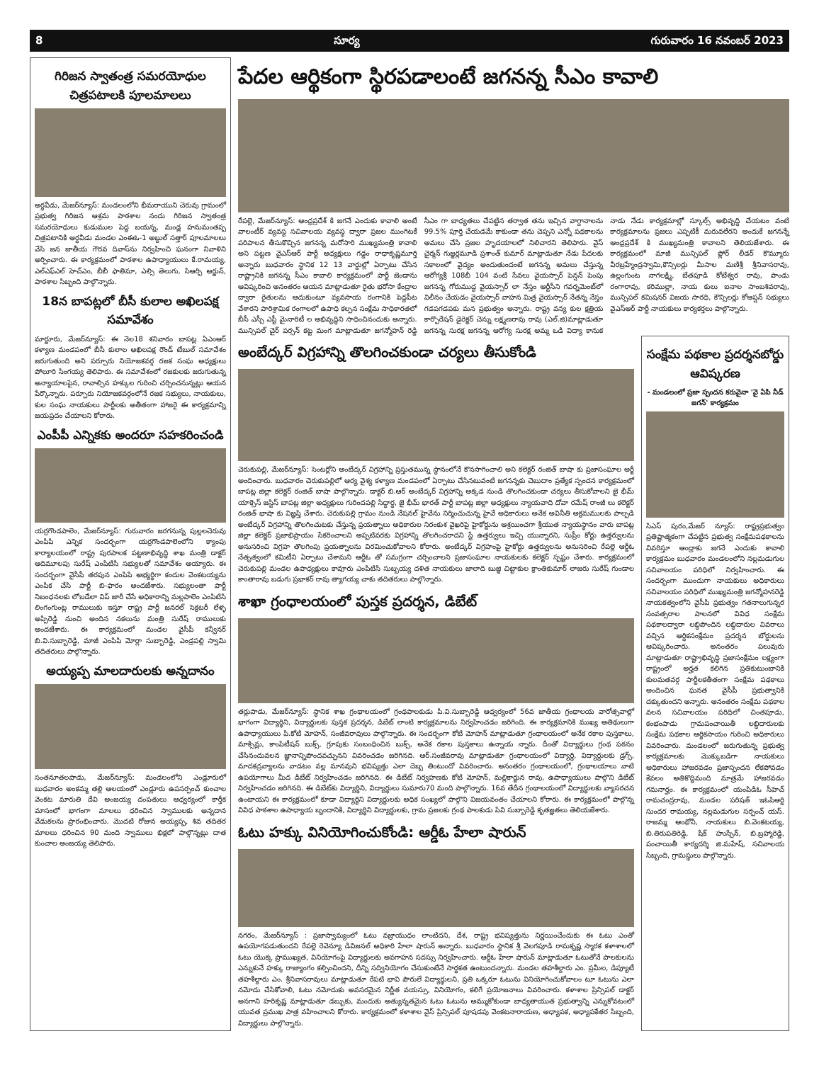8 సూర్య గురువారం 16 నవంబర్ 2023
గిరిజన స్వాతంత్ర సమరయోధుల చిత్రపటాలకి పూలమాలలు
అర్ధవీడు, మేజర్‌న్యూస్: మండలంలోని భీమరాయుని చెరువు గ్రామంలో ప్రభుత్వ గిరిజన ఆశ్రమ పాఠశాల నందు గిరిజన స్వాతంత్ర సమరయోధులు కుడుముల పెద్ద బయన్న, మండ్ల హనుమంతప్ప చిత్రపటానికి అర్ధవీడు మండల ఎంఈఓ-1 అబ్దుల్ సత్తార్ పూలమాలలు వేసి జన జాతీయ గౌరవ దివాస్‌ను నిర్వహించి ఘనంగా నివాళిని అర్పించారు. ఈ కార్యక్రమంలో పాఠశాల ఉపాధ్యాయులు కే.రామయ్య, ఎల్ఎఫ్ఎల్ హెచ్ఎం, బీబీ ఫాతిమా, ఎల్సి తెలుగు, సిఆర్పి అర్జున్, పాఠశాల సిబ్బంది పాల్గొన్నారు.
18న బాపట్లలో బీసీ కులాల అఖిలపక్ష సమావేశం
మార్టూరు, మేజర్‌న్యూస్: ఈ నెల18 శనివారం బాపట్ల ఏఎంఆర్ కళ్యాణ మండపంలో బీసీ కులాల అఖిలపక్ష రౌండ్ టేబుల్ సమావేశం జరుగుతుంది అని పర్చూరు నియోజకవర్గ రజక సంఘ అధ్యక్షులు పోలూరి సింగయ్య తెలిపారు. ఈ సమావేశంలో రజకులకు జరుగుతున్న అన్యాయాలపైన, రావాల్సిన హక్కుల గురించి చర్చించనున్నట్లు ఆయన పేర్కొన్నారు. పర్చూరు నియోజకవర్గంలోనే రజక సభ్యులు, నాయకులు, కుల సంఘ నాయకులు పార్టీలకు అతీతంగా హాజరై ఈ కార్యక్రమాన్ని జయప్రదం చేయాలని కోరారు.
ఎంపీపీ ఎన్నికకు అందరూ సహకరించండి
యర్రగొండపాలెం, మేజర్‌న్యూస్: గురువారం జరగనున్న పుల్లలచెరువు ఎంపిపి ఎన్నిక సందర్భంగా యర్రగొండపాలెంలోని క్యాంపు కార్యాలయంలో రాష్ట్ర పురపాలక పట్టణాభివృద్ధి శాఖ మంత్రి డాక్టర్ ఆదిమూలపు సురేష్ ఎంపిటిసి సభ్యులతో సమావేశం అయ్యారు. ఈ సందర్భంగా వైసీపీ తరపున ఎంపిపి అభ్యర్థిగా కందుల వెంకటయ్యను ఎంపిక చేసి పార్టీ బి-ఫారం అందజేశారు. సభ్యులంతా పార్టీ నిబంధనలకు లోబడేలా విప్ జారీ చేసే అధికారాన్ని మల్లపాలెం ఎంపిటిసి లింగంగుంట్ల రాములుకు ఇస్తూ రాష్ట్ర పార్టీ జనరల్ సెక్రటరీ లేళ్ళ అప్పిరెడ్డి నుంచి అందిన నకలును మంత్రి సురేష్ రాములుకు అందజేశారు. ఈ కార్యక్రమంలో మండల వైసీపీ కన్వీనర్ బి.వి.సుబ్బారెడ్డి, మాజీ ఎంపిపి మోర్లా సుబ్బారెడ్డి, ఎండ్రపల్లి స్వామి తదితరులు పాల్గొన్నారు.
అయ్యప్ప మాలదారులకు అన్నదానం
సంతనూతలపాడు, మేజర్‌న్యూస్: మండలంలోని ఎండ్లూరులో బుధవారం అంకమ్మ తల్లి ఆలయంలో ఎండ్లూరు ఉపసర్పంచ్ కుంచాల వెంకట మారుతి దేవి అంజయ్య దంపతులు ఆధ్వర్యంలో కార్తీక మాసంలో భాగంగా మాలలు ధరించిన స్వాములకు అన్నదాన వేడుకలను ప్రారంభించారు. మొదటి రోజున అయ్యప్ప, శివ తదితర మాలలు ధరించిన 90 మంది స్వాములు భిక్షలో పాల్గొన్నట్లు దాత కుంచాల అంజయ్య తెలిపారు.
పేదల ఆర్థికంగా స్థిరపడాలంటే జగనన్న సీఎం కావాలి
రేపల్లె, మేజర్‌న్యూస్: ఆంధ్రప్రదేశ్ కి జగనే ఎందుకు కావాలి అంటే వాలంటీర్ వ్యవస్థ సచివాలయ వ్యవస్థ ద్వారా ప్రజల ముంగిటకే పరిపాలన తీసుకొచ్చిన జగనన్న మరోసారి ముఖ్యమంత్రి కావాలి అని పట్టణ వైఎస్ఆర్ పార్టీ అధ్యక్షులు గడ్డం రాధాకృష్ణమూర్తి అన్నారు బుధవారం స్థానిక 12 13 వార్డుల్లో ఏర్పాటు చేసిన రాష్ట్రానికి జగనన్న సీఎం కావాలి కార్యక్రమంలో పార్టీ జెండాను ఆవిష్కరించి అనంతరం ఆయన మాట్లాడుతూ రైతు భరోసా కేంద్రాల ద్వారా రైతులను ఆదుకుంటూ వ్యవసాయ రంగానికి పెద్దపీట వేశారని పారిశ్రామిక రంగాలలో ఉపాధి కల్పన సంక్షేమ సాధికారతలో బీసీ ఎస్సీ ఎస్టీ మైనారిటీ ల అభివృద్ధిని సాధించినందుకు అన్నారు. మున్సిపల్ చైర్ పర్సన్ కట్ట మంగ మాట్లాడుతూ జగన్మోహన్ రెడ్డి సీఎం గా బాధ్యతలు చేపట్టిన తర్వాత తను ఇచ్చిన వాగ్దానాలను 99.5% పూర్తి చేయడమే కాకుండా తను చెప్పని ఎన్నో పథకాలను అమలు చేసి ప్రజల హృదయాలలో నిలిచారని తెలిపారు. వైస్ చైర్మన్ గుజ్జర్లమూడి ప్రశాంత్ కుమార్ మాట్లాడుతూ నేడు పేదలకు సకాలంలో వైద్యం అందుతుందంటే జగనన్న అమలు చేస్తున్న ఆరోగ్యశ్రీ 108బీ 104 వంటి సేవలు వైయస్సార్ పెన్షన్ పెంపు జగనన్న గోరుముద్ద వైయస్సార్ లా నేస్తం ఆర్టీసీని గవర్నమెంట్‌లో విలీనం చేయడం వైయస్సార్ వాహన మిత్ర వైయస్సార్ నేతన్న నేస్తం గడపగడపకు మన ప్రభుత్వం అన్నారు. రాష్ట్ర వన్య కుల క్షత్రియ కార్పొరేషన్ డైరెక్టర్ చెన్ను లక్ష్మణరావు రావు (ఎల్.జి)మాట్లాడుతూ జగనన్న సురక్ష జగనన్న ఆరోగ్య సురక్ష అమ్మ ఒడి విద్యా కానుక నాడు నేడు కార్యక్రమాల్లో స్కూల్స్ అభివృద్ధి చేయటం వంటి కార్యక్రమాలను ప్రజలు ఎప్పటికీ మరువలేరని అందుకే జగనన్నే ఆంధ్రప్రదేశ్ కి ముఖ్యమంత్రి కావాలని తెలియజేశారు. ఈ కార్యక్రమంలో మాజీ మున్సిపల్ ఫ్లోర్ లీడర్ కొమ్మూరు వీరబ్రహ్మేంద్రస్వామి,కౌన్సిలర్లు మీసాల మణిశ్రీ శ్రీనివాసరావు, ఉల్లంగుంట నాగలక్ష్మి, బేతపూడి కోటేశ్వర రావు, పాండు రంగారావు, కరిముల్లా, నాయ కులు ఐనాల సాంబశివరావు, మున్సిపల్ కమిషనర్ విజయ సారధి, కౌన్సిలర్లు కోఆప్షన్ సభ్యులు వైఎస్ఆర్ పార్టీ నాయకులు కార్యకర్తలు పాల్గొన్నారు.
అంబేద్కర్ విగ్రహాన్ని తొలగించకుండా చర్యలు తీసుకోండి
చెరుకుపల్లి, మేజర్‌న్యూస్: సెంటర్లోని అంబేద్కర్ విగ్రహాన్ని ప్రస్తుతమున్న స్థానంలోనే కొనసాగించాలి అని కలెక్టర్ రంజిత్ బాషా కు ప్రజాసంఘాల అర్జీ అందించారు. బుధవారం చెరుకుపల్లిలో ఆర్య వైశ్య కళ్యాణ మండపంలో ఏర్పాటు చేసినటువంటి జగనన్నకు చెబుదాం ప్రత్యేక స్పందన కార్యక్రమంలో బాపట్ల జిల్లా కలెక్టర్ రంజిత్ బాషా పాల్గొన్నారు. డాక్టర్ బి.ఆర్ అంబేద్కర్ విగ్రహాన్ని అక్కడ నుండి తొలగించకుండా చర్యలు తీసుకోవాలని జై భీమ్ యాక్సెస్ జస్టిస్ బాపట్ల జిల్లా అధ్యక్షులు గురిందపల్లి సిద్ధార్థ, జై భీమ్ భారత్ పార్టీ బాపట్ల జిల్లా అధ్యక్షులు న్యాయవాది దోవా రమేష్ రాంజీ లు కలెక్టర్ రంజిత్ భాషా కు విజ్ఞప్తి చేశారు. చెరుకుపల్లి గ్రామం నుండి నేషనల్ హైవేను నిర్మించుచున్న హైవే అధికారులు అనేక అవినీతి అక్రమములకు పాల్పడి అంబేద్కర్ విగ్రహాన్ని తొలగించుటకు చేస్తున్న ప్రయత్నాలు అధికారుల నిరంకుశ వైఖరిపై హైకోర్టును ఆశ్రయించగా శ్రీయుత న్యాయస్థానం వారు బాపట్ల జిల్లా కలెక్టర్ ప్రజాభిప్రాయం సేకరించాలని అప్పటివరకు విగ్రహాన్ని తొలగించరాదని స్టే ఉత్తర్వులు ఇచ్చి యున్నారని, సుప్రీం కోర్టు ఉత్తర్వులను అనుసరించి విగ్రహ తొలగింపు ప్రయత్నాలను విరమించుకోవాలని కోరారు. అంబేద్కర్ విగ్రహంపై హైకోర్టు ఉత్తర్వులను అనుసరించి రేపల్లె ఆర్డీఓ నేతృత్వంలో కమిటీని ఏర్పాటు చేశామని ఆర్డీఓ తో సమగ్రంగా చర్చించాలని ప్రజాసంఘాల నాయకులకు కలెక్టర్ స్పష్టం చేశారు. కార్యక్రమంలో చెరుకుపల్లి మండల ఉపాధ్యక్షులు కావూరు ఎంపిటిసి సుబ్బయ్య దళిత నాయకులు జాలాది బుజ్జి చిట్టాకుల క్రాంతికుమార్ లాజరు సురేష్ గుండాల కాంతారావు బడుగు ప్రభాకర్ రావు త్యాగయ్య చాకు తదితరులు పాల్గొన్నారు.
శాఖా గ్రంధాలయంలో పుస్తక ప్రదర్శన, డిబేట్
తర్లుపాడు, మేజర్‌న్యూస్: స్థానిక శాఖ గ్రంథాలయంలో గ్రంథపాలకుడు పి.వి.సుబ్బారెడ్డి ఆధ్వర్యంలో 56వ జాతీయ గ్రంథాలయ వారోత్సవాల్లో భాగంగా విద్యార్థిని, విద్యార్థులకు పుస్తక ప్రదర్శన, డిబేట్ లాంటి కార్యక్రమాలను నిర్వహించడం జరిగింది. ఈ కార్యక్రమానికి ముఖ్య అతిథులుగా ఉపాధ్యాయులు పి.కోటి మోహన్, సంజీవరావులు పాల్గొన్నారు. ఈ సందర్భంగా కోటి మోహన్ మాట్లాడుతూ గ్రంథాలయంలో అనేక రకాల పుస్తకాలు, మాక్సిన్లు, కాంపిటీషన్ బుక్స్, గ్రూపుకు సంబంధించిన బుక్స్, అనేక రకాల పుస్తకాలు ఉన్నాయ న్నారు. దీంతో విద్యార్థులు గ్రంథ పఠనం చేసినందువలన జ్ఞానాన్నిపొందవచ్చునని వివరించడం జరిగినది. ఆర్.సంజీవరావు మాట్లాడుతూ గ్రంథాలయంలో విద్యార్థి, విద్యార్థులకు డ్రగ్స్, మాదకద్రవ్యాలను వాడటం వల్ల మానవుని భవిష్యత్తు ఎలా దెబ్బ తింటుందో వివరించారు. అనంతరం గ్రంథాలయంలో, గ్రంథాలయాలు వాటి ఉపయోగాలు మీద డిబేట్ నిర్వహించడం జరిగినది. ఈ డిబేట్ నిర్వహణకు కోటి మోహన్, మల్లికార్జున రావు, ఉపాధ్యాయులు పాల్గొని డిబేట్ నిర్వహించడం జరిగినది. ఈ డిబేట్‌కు విద్యార్థిని, విద్యార్థులు సుమారు70 మంది పాల్గొన్నారు. 16వ తేదీన గ్రంథాలయంలో విద్యార్థులకు వ్యాసరచన ఉంటాయని ఈ కార్యక్రమంలో కూడా విద్యార్థిని విద్యార్థులకు అధిక సంఖ్యలో పాల్గొని విజయవంతం చేయాలని కోరారు. ఈ కార్యక్రమంలో పాల్గొన్న వివిధ పాఠశాల ఉపాధ్యాయ బృందానికి, విద్యార్థిని విద్యార్థులకు, గ్రామ ప్రజలకు గ్రంథ పాలకుడు పివి సుబ్బారెడ్డి కృతజ్ఞతలు తెలియజేశారు.
ఓటు హక్కు వినియోగించుకోండి: ఆర్డీఓ హేలా షారున్
నగరం, మేజర్‌న్యూస్ : ప్రజాస్వామ్యంలో ఓటు వజ్రాయుధం లాంటిదని, దేశ, రాష్ట్ర భవిష్యత్తును నిర్ణయించేందుకు ఈ ఓటు ఎంతో ఉపయోగపడుతుందని రేపల్లె రెవెన్యూ డివిజనల్ అధికారి హేలా షారున్ అన్నారు. బుధవారం స్థానిక శ్రీ వెలగపూడి రామకృష్ణ స్మారక కళాశాలలో ఓటు యొక్క ప్రాముఖ్యత, వినియోగంపై విద్యార్థులకు అవగాహన సదస్సు నిర్వహించారు. ఆర్డీఓ హేలా షారున్ మాట్లాడుతూ ఓటుతోనే పాలకులను ఎన్నుకునే హక్కు రాజ్యాంగం కల్పించిందని, దీన్ని సద్వినియోగం చేసుకుంటేనే సార్థకత ఉంటుందన్నారు. మండల తహశీల్దారు ఎం. ప్రమీల, డిప్యూటీ తహశీల్దారు ఎం. శ్రీనివాసరావులు మాట్లాడుతూ రేపటి భావి పౌరులే విద్యార్థులని, ప్రతి ఒక్కరూ ఓటును వినియోగించుకోవాలం టూ ఓటును ఎలా నమోదు చేసికోవాలి, ఓటు నమోదుకు అవసరమైన నిర్ణీత వయస్సు, వినియోగం, కలిగే ప్రయోజనాలు వివరించారు. కళాశాల ప్రిన్సిపల్ డాక్టర్ అనగాని హరికృష్ణ మాట్లాడుతూ డబ్బుకు, మందుకు అత్యున్నతమైన ఓటు ఓటును అమ్ముకోకుండా బాధ్యతాయుత ప్రభుత్వాన్ని ఎన్నుకోవటంలో యువత ప్రముఖ పాత్ర వహించాలని కోరారు. కార్యక్రమంలో కళాశాల వైస్ ప్రిన్సిపల్ పూషడపు వెంకటనారాయణ, అధ్యాపక, అధ్యాపకేతర సిబ్బంది, విద్యార్థులు పాల్గొన్నారు.
సంక్షేమ పథకాల ప్రదర్శనబోర్డు ఆవిష్కరణ
- మండలంలో ప్రజా స్పందన కరువైనా 'వై ఏపి నీడ్ జగన్' కార్యక్రమం
సిఎస్ పురం,మేజర్ న్యూస్: రాష్ట్రప్రభుత్వం ప్రతిష్టాత్మకంగా చేపట్టిన ప్రభుత్వ సంక్షేమపథకాలను వివరిస్తూ ఆంధ్రాకు జగనే ఎందుకు కావాలి కార్యక్రమం బుధవారం మండలంలోని నల్లమడుగుల సచివాలయం పరిధిలో నిర్వహించారు. ఈ సందర్భంగా ముందుగా నాయకులు అధికారులు సచివాలయం పరిధిలో ముఖ్యమంత్రి జగన్మోహనరెడ్డి నాయకత్వంలోని వైసీపి ప్రభుత్వం గతనాలుగున్నర సంవత్సరాల పాలనలో వివిధ సంక్షేమ పథకాలద్వారా లబ్ధిపొందిన లబ్ధిదారుల వివరాలు వచ్చిన ఆర్థికసంక్షేమం ప్రదర్శన బోర్డులను ఆవిష్కరించారు. అనంతరం పలువురు మాట్లాడుతూ రాష్ట్రాభివృద్ధి ప్రజాసంక్షేమం లక్ష్యంగా రాష్ట్రంలో అర్హత కలిగిన ప్రతికుటుంబానికి కులమతవర్గ పార్టీలకతీతంగా సంక్షేమ పథకాలు అందించిన ఘనత వైసీపీ ప్రభుత్వానికి దక్కుతుందని అన్నారు. అనంతరం సంక్షేమ పథకాల వలన సచివాలయం పరిధిలో చింతపూడు, కంభంపాడు గ్రామపంచాయితీ లబ్ధిదారులకు సంక్షేమ పథకాల ఆర్థికసాయం గురించి అధికారులు వివరించారు. మండలంలో జరుగుతున్న ప్రభుత్వ కార్యక్రమాలకు మొక్కుబడిగా నాయకులు అధికారులు హాజరవడం ప్రజాస్పందన లేకపోవడం కేవలం అతికొద్దిమంది మాత్రమే హాజరవడం గమనార్హం. ఈ కార్యక్రమంలో యంపిడిఓ సీహెచ్ రామచంద్రరావు, మండల పరిషత్ ఇఓపిఆర్డి సుందర రామయ్య, నల్లమడుగుల సర్పంచ్ యస్. రాజమ్మ ఆంథోనీ, నాయకులు బి.వెంకటయ్య, బి.తిరుపతిరెడ్డి, షేక్ హుస్సేన్, బి.బ్రహ్మారెడ్డి, పంచాయితీ కార్యదర్శి జి.మహేష్, సచివాలయ సిబ్బంది, గ్రామస్థులు పాల్గొన్నారు.